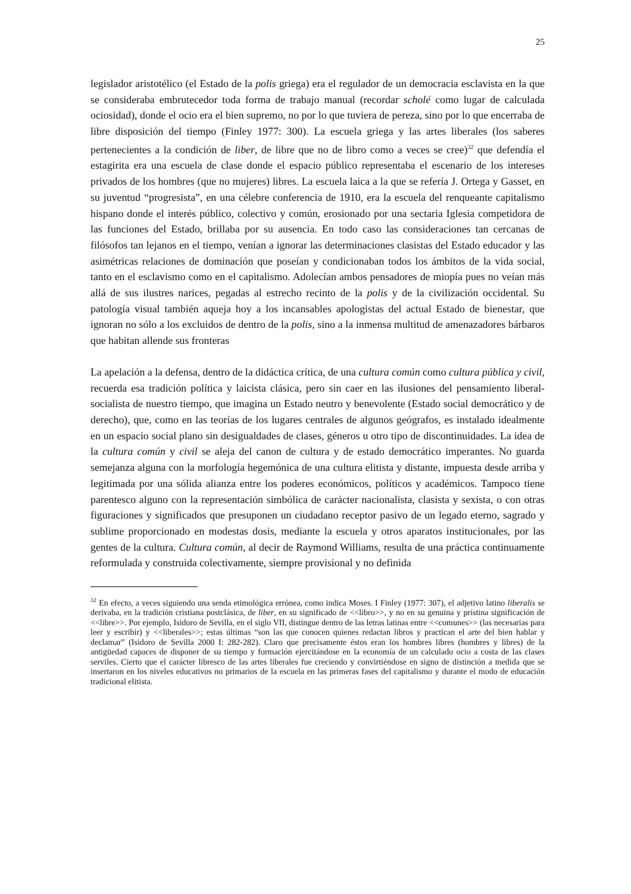25
legislador aristotélico (el Estado de la polis griega) era el regulador de un democracia esclavista en la que se consideraba embrutecedor toda forma de trabajo manual (recordar scholé como lugar de calculada ociosidad), donde el ocio era el bien supremo, no por lo que tuviera de pereza, sino por lo que encerraba de libre disposición del tiempo (Finley 1977: 300). La escuela griega y las artes liberales (los saberes pertenecientes a la condición de liber, de libre que no de libro como a veces se cree)<sup>32</sup> que defendía el estagirita era una escuela de clase donde el espacio público representaba el escenario de los intereses privados de los hombres (que no mujeres) libres. La escuela laica a la que se refería J. Ortega y Gasset, en su juventud “progresista”, en una célebre conferencia de 1910, era la escuela del renqueante capitalismo hispano donde el interés público, colectivo y común, erosionado por una sectaria Iglesia competidora de las funciones del Estado, brillaba por su ausencia. En todo caso las consideraciones tan cercanas de filósofos tan lejanos en el tiempo, venían a ignorar las determinaciones clasistas del Estado educador y las asimétricas relaciones de dominación que poseían y condicionaban todos los ámbitos de la vida social, tanto en el esclavismo como en el capitalismo. Adolecían ambos pensadores de miopía pues no veían más allá de sus ilustres narices, pegadas al estrecho recinto de la polis y de la civilización occidental. Su patología visual también aqueja hoy a los incansables apologistas del actual Estado de bienestar, que ignoran no sólo a los excluidos de dentro de la polis, sino a la inmensa multitud de amenazadores bárbaros que habitan allende sus fronteras
La apelación a la defensa, dentro de la didáctica crítica, de una cultura común como cultura pública y civil, recuerda esa tradición política y laicista clásica, pero sin caer en las ilusiones del pensamiento liberal-socialista de nuestro tiempo, que imagina un Estado neutro y benevolente (Estado social democrático y de derecho), que, como en las teorías de los lugares centrales de algunos geógrafos, es instalado idealmente en un espacio social plano sin desigualdades de clases, géneros u otro tipo de discontinuidades. La idea de la cultura común y civil se aleja del canon de cultura y de estado democrático imperantes. No guarda semejanza alguna con la morfología hegemónica de una cultura elitista y distante, impuesta desde arriba y legitimada por una sólida alianza entre los poderes económicos, políticos y académicos. Tampoco tiene parentesco alguno con la representación simbólica de carácter nacionalista, clasista y sexista, o con otras figuraciones y significados que presuponen un ciudadano receptor pasivo de un legado eterno, sagrado y sublime proporcionado en modestas dosis, mediante la escuela y otros aparatos institucionales, por las gentes de la cultura. Cultura común, al decir de Raymond Williams, resulta de una práctica continuamente reformulada y construida colectivamente, siempre provisional y no definida
<sup>32</sup> En efecto, a veces siguiendo una senda etimológica errónea, como indica Moses. I Finley (1977: 307), el adjetivo latino liberalis se derivaba, en la tradición cristiana postclásica, de liber, en su significado de <<libro>>, y no en su genuina y prístina significación de <<libre>>. Por ejemplo, Isidoro de Sevilla, en el siglo VII, distingue dentro de las letras latinas entre <<comunes>> (las necesarias para leer y escribir) y <<liberales>>; estas últimas “son las que conocen quienes redactan libros y practican el arte del bien hablar y declamar” (Isidoro de Sevilla 2000 I: 282-282). Claro que precisamente éstos eran los hombres libres (hombres y libres) de la antigüedad capaces de disponer de su tiempo y formación ejercitándose en la economía de un calculado ocio a costa de las clases serviles. Cierto que el carácter libresco de las artes liberales fue creciendo y convirtiéndose en signo de distinción a medida que se insertaron en los niveles educativos no primarios de la escuela en las primeras fases del capitalismo y durante el modo de educación tradicional elitista.